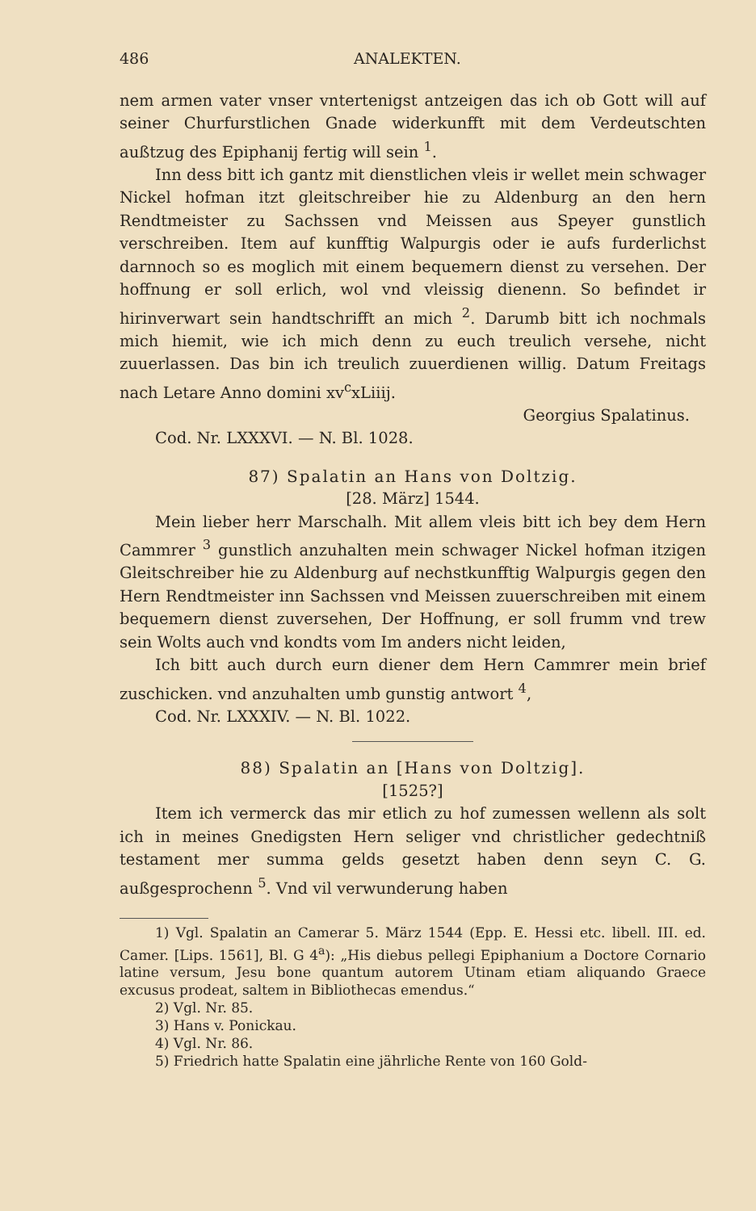486 ANALEKTEN.
nem armen vater vnser vntertenigst antzeigen das ich ob Gott will auf seiner Churfurstlichen Gnade widerkunfft mit dem Verdeutschten außtzug des Epiphanij fertig will sein <sup>1</sup>.
Inn dess bitt ich gantz mit dienstlichen vleis ir wellet mein schwager Nickel hofman itzt gleitschreiber hie zu Aldenburg an den hern Rendtmeister zu Sachssen vnd Meissen aus Speyer gunstlich verschreiben. Item auf kunfftig Walpurgis oder ie aufs furderlichst darnnoch so es moglich mit einem bequemern dienst zu versehen. Der hoffnung er soll erlich, wol vnd vleissig dienenn. So befindet ir hirinverwart sein handtschrifft an mich <sup>2</sup>. Darumb bitt ich nochmals mich hiemit, wie ich mich denn zu euch treulich versehe, nicht zuuerlassen. Das bin ich treulich zuuerdienen willig. Datum Freitags nach Letare Anno domini xv<sup>c</sup>xLiiij.
Georgius Spalatinus.
Cod. Nr. LXXXVI. — N. Bl. 1028.
87) Spalatin an Hans von Doltzig.
[28. März] 1544.
Mein lieber herr Marschalh. Mit allem vleis bitt ich bey dem Hern Cammrer <sup>3</sup> gunstlich anzuhalten mein schwager Nickel hofman itzigen Gleitschreiber hie zu Aldenburg auf nechstkunfftig Walpurgis gegen den Hern Rendtmeister inn Sachssen vnd Meissen zuuerschreiben mit einem bequemern dienst zuversehen, Der Hoffnung, er soll frumm vnd trew sein Wolts auch vnd kondts vom Im anders nicht leiden,
Ich bitt auch durch eurn diener dem Hern Cammrer mein brief zuschicken. vnd anzuhalten umb gunstig antwort <sup>4</sup>,
Cod. Nr. LXXXIV. — N. Bl. 1022.
88) Spalatin an [Hans von Doltzig].
[1525?]
Item ich vermerck das mir etlich zu hof zumessen wellenn als solt ich in meines Gnedigsten Hern seliger vnd christlicher gedechtniß testament mer summa gelds gesetzt haben denn seyn C. G. außgesprochenn <sup>5</sup>. Vnd vil verwunderung haben
1) Vgl. Spalatin an Camerar 5. März 1544 (Epp. E. Hessi etc. libell. III. ed. Camer. [Lips. 1561], Bl. G 4<sup>a</sup>): „His diebus pellegi Epiphanium a Doctore Cornario latine versum, Jesu bone quantum autorem Utinam etiam aliquando Graece excusus prodeat, saltem in Bibliothecas emendus.“
2) Vgl. Nr. 85.
3) Hans v. Ponickau.
4) Vgl. Nr. 86.
5) Friedrich hatte Spalatin eine jährliche Rente von 160 Gold-